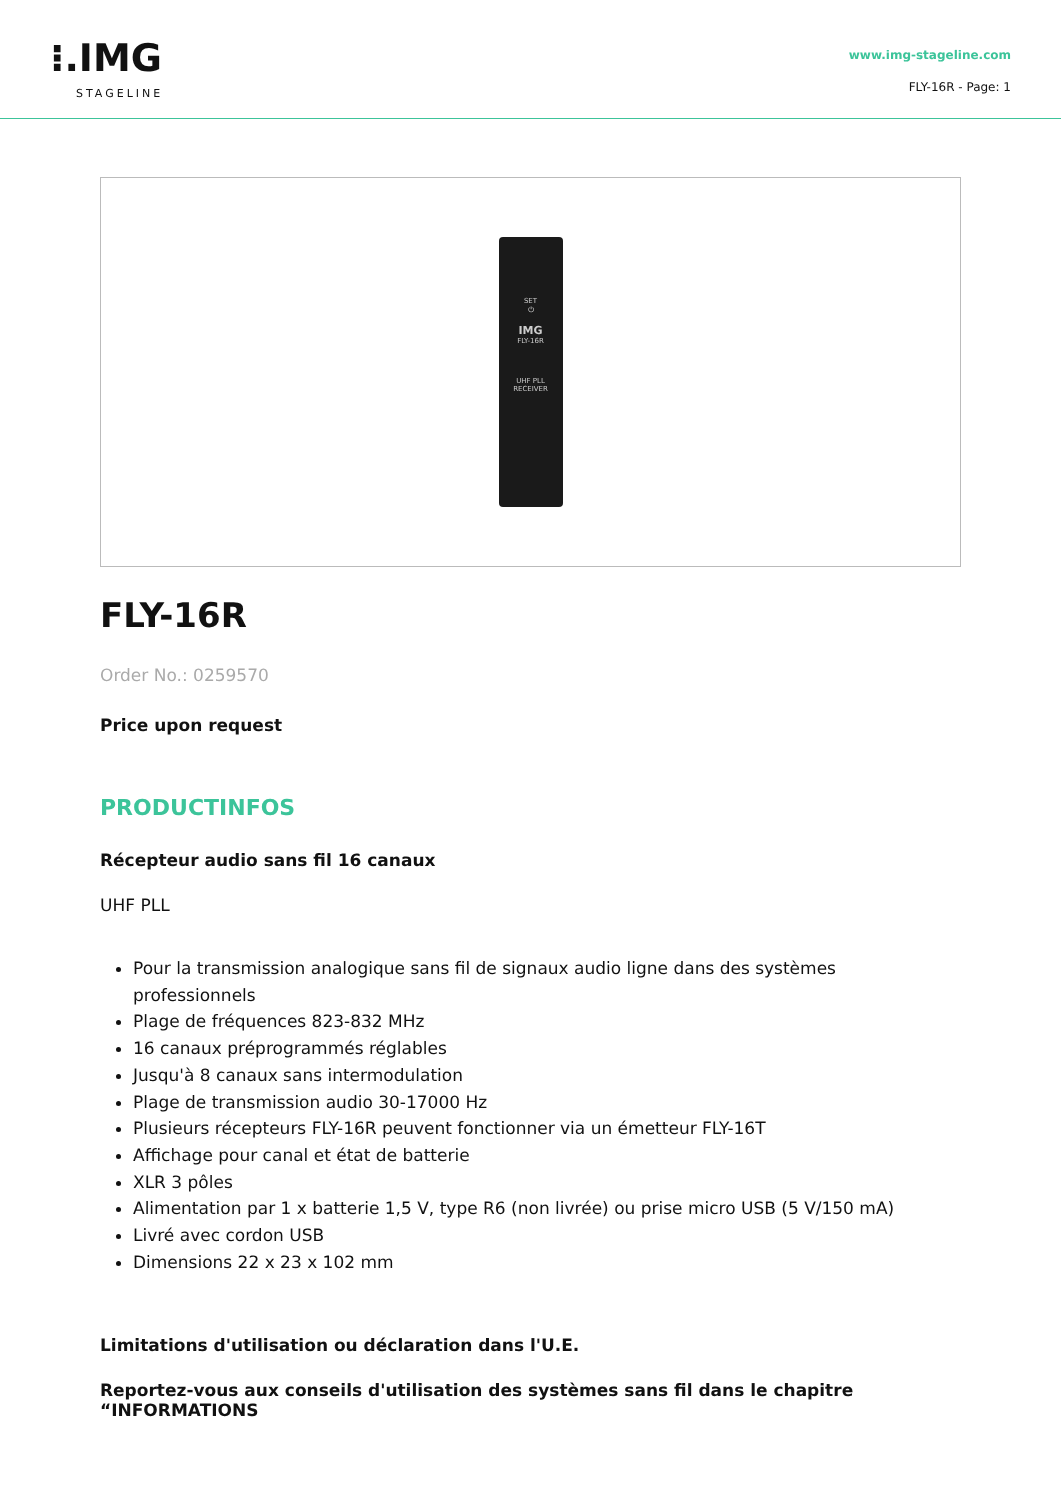⁝.IMG
STAGELINE
www.img-stageline.com
FLY-16R - Page: 1
SET
⏻
IMG
FLY-16R
UHF PLL
RECEIVER
FLY-16R
Order No.: 0259570
Price upon request
PRODUCTINFOS
Récepteur audio sans fil 16 canaux
UHF PLL
Pour la transmission analogique sans fil de signaux audio ligne dans des systèmes professionnels
Plage de fréquences 823-832 MHz
16 canaux préprogrammés réglables
Jusqu'à 8 canaux sans intermodulation
Plage de transmission audio 30-17000 Hz
Plusieurs récepteurs FLY-16R peuvent fonctionner via un émetteur FLY-16T
Affichage pour canal et état de batterie
XLR 3 pôles
Alimentation par 1 x batterie 1,5 V, type R6 (non livrée) ou prise micro USB (5 V/150 mA)
Livré avec cordon USB
Dimensions 22 x 23 x 102 mm
Limitations d'utilisation ou déclaration dans l'U.E.
Reportez-vous aux conseils d'utilisation des systèmes sans fil dans le chapitre “INFORMATIONS